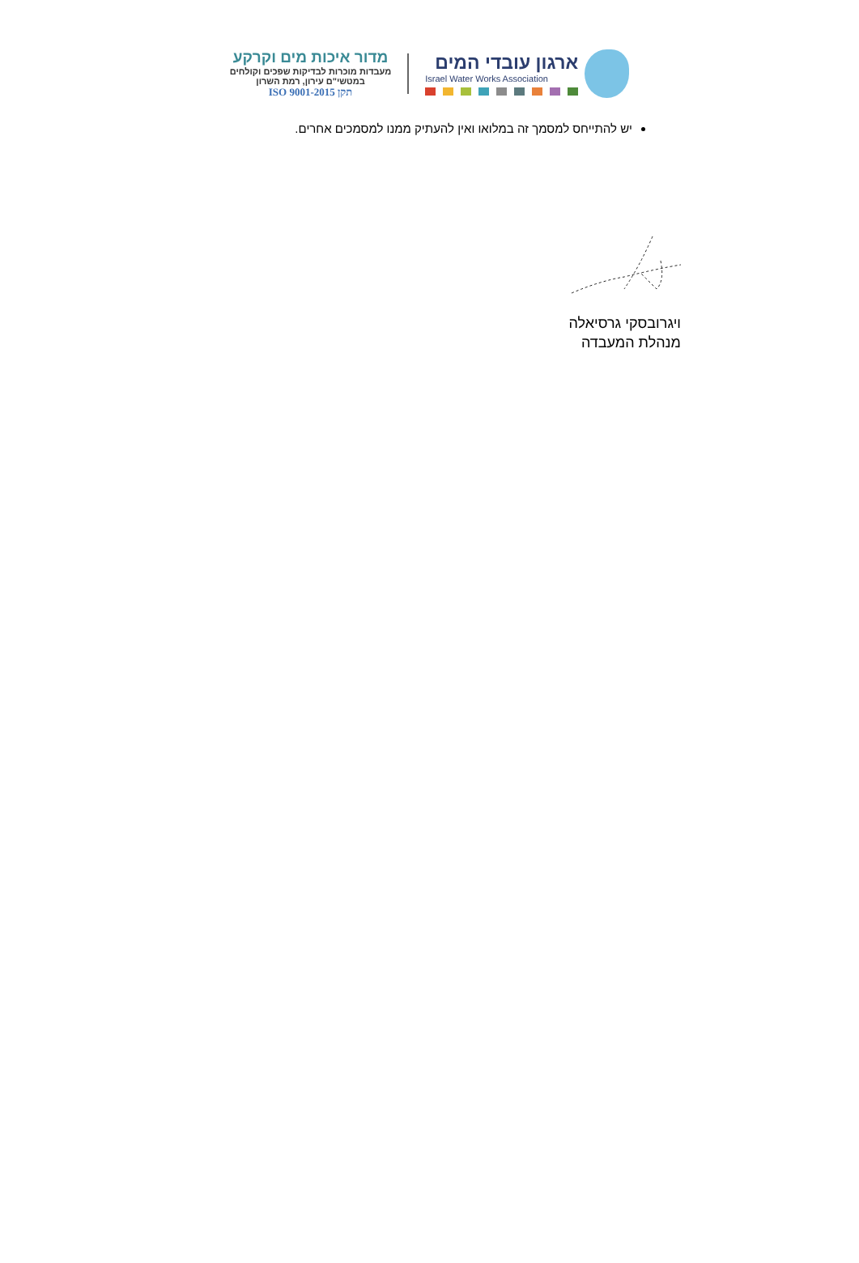ארגון עובדי המים
Israel Water Works Association
מדור איכות מים וקרקע
מעבדות מוכרות לבדיקות שפכים וקולחים
במטשי"ם עירון, רמת השרון
תקן ISO 9001-2015
יש להתייחס למסמך זה במלואו ואין להעתיק ממנו למסמכים אחרים.
ויגרובסקי גרסיאלה
מנהלת המעבדה